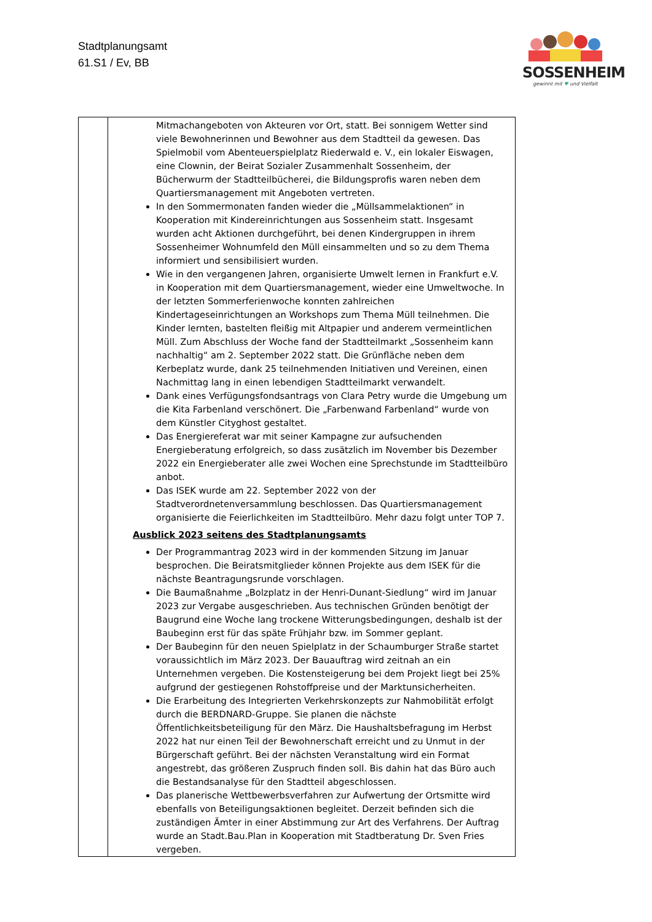Stadtplanungsamt
61.S1 / Ev, BB
SOSSENHEIM
gewinnt mit ♥ und Vielfalt
| | Mitmachangeboten von Akteuren vor Ort, statt. Bei sonnigem Wetter sind viele Bewohnerinnen und Bewohner aus dem Stadtteil da gewesen. Das Spielmobil vom Abenteuerspielplatz Riederwald e. V., ein lokaler Eiswagen, eine Clownin, der Beirat Sozialer Zusammenhalt Sossenheim, der Bücherwurm der Stadtteilbücherei, die Bildungsprofis waren neben dem Quartiersmanagement mit Angeboten vertreten. In den Sommermonaten fanden wieder die „Müllsammelaktionen“ in Kooperation mit Kindereinrichtungen aus Sossenheim statt. Insgesamt wurden acht Aktionen durchgeführt, bei denen Kindergruppen in ihrem Sossenheimer Wohnumfeld den Müll einsammelten und so zu dem Thema informiert und sensibilisiert wurden. Wie in den vergangenen Jahren, organisierte Umwelt lernen in Frankfurt e.V. in Kooperation mit dem Quartiersmanagement, wieder eine Umweltwoche. In der letzten Sommerferienwoche konnten zahlreichen Kindertageseinrichtungen an Workshops zum Thema Müll teilnehmen. Die Kinder lernten, bastelten fleißig mit Altpapier und anderem vermeintlichen Müll. Zum Abschluss der Woche fand der Stadtteilmarkt „Sossenheim kann nachhaltig“ am 2. September 2022 statt. Die Grünfläche neben dem Kerbeplatz wurde, dank 25 teilnehmenden Initiativen und Vereinen, einen Nachmittag lang in einen lebendigen Stadtteilmarkt verwandelt. Dank eines Verfügungsfondsantrags von Clara Petry wurde die Umgebung um die Kita Farbenland verschönert. Die „Farbenwand Farbenland“ wurde von dem Künstler Cityghost gestaltet. Das Energiereferat war mit seiner Kampagne zur aufsuchenden Energieberatung erfolgreich, so dass zusätzlich im November bis Dezember 2022 ein Energieberater alle zwei Wochen eine Sprechstunde im Stadtteilbüro anbot. Das ISEK wurde am 22. September 2022 von der Stadtverordnetenversammlung beschlossen. Das Quartiersmanagement organisierte die Feierlichkeiten im Stadtteilbüro. Mehr dazu folgt unter TOP 7. Ausblick 2023 seitens des Stadtplanungsamts Der Programmantrag 2023 wird in der kommenden Sitzung im Januar besprochen. Die Beiratsmitglieder können Projekte aus dem ISEK für die nächste Beantragungsrunde vorschlagen. Die Baumaßnahme „Bolzplatz in der Henri-Dunant-Siedlung“ wird im Januar 2023 zur Vergabe ausgeschrieben. Aus technischen Gründen benötigt der Baugrund eine Woche lang trockene Witterungsbedingungen, deshalb ist der Baubeginn erst für das späte Frühjahr bzw. im Sommer geplant. Der Baubeginn für den neuen Spielplatz in der Schaumburger Straße startet voraussichtlich im März 2023. Der Bauauftrag wird zeitnah an ein Unternehmen vergeben. Die Kostensteigerung bei dem Projekt liegt bei 25% aufgrund der gestiegenen Rohstoffpreise und der Marktunsicherheiten. Die Erarbeitung des Integrierten Verkehrskonzepts zur Nahmobilität erfolgt durch die BERDNARD-Gruppe. Sie planen die nächste Öffentlichkeitsbeteiligung für den März. Die Haushaltsbefragung im Herbst 2022 hat nur einen Teil der Bewohnerschaft erreicht und zu Unmut in der Bürgerschaft geführt. Bei der nächsten Veranstaltung wird ein Format angestrebt, das größeren Zuspruch finden soll. Bis dahin hat das Büro auch die Bestandsanalyse für den Stadtteil abgeschlossen. Das planerische Wettbewerbsverfahren zur Aufwertung der Ortsmitte wird ebenfalls von Beteiligungsaktionen begleitet. Derzeit befinden sich die zuständigen Ämter in einer Abstimmung zur Art des Verfahrens. Der Auftrag wurde an Stadt.Bau.Plan in Kooperation mit Stadtberatung Dr. Sven Fries vergeben. |